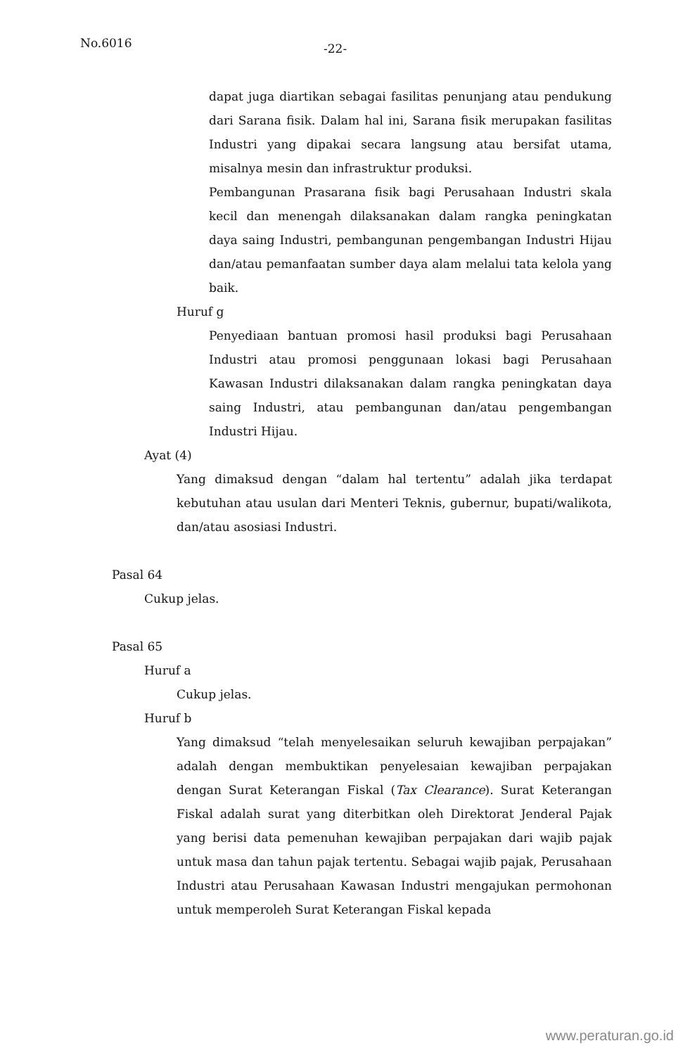No.6016 -22-
dapat juga diartikan sebagai fasilitas penunjang atau pendukung dari Sarana fisik. Dalam hal ini, Sarana fisik merupakan fasilitas Industri yang dipakai secara langsung atau bersifat utama, misalnya mesin dan infrastruktur produksi.
Pembangunan Prasarana fisik bagi Perusahaan Industri skala kecil dan menengah dilaksanakan dalam rangka peningkatan daya saing Industri, pembangunan pengembangan Industri Hijau dan/atau pemanfaatan sumber daya alam melalui tata kelola yang baik.
Huruf g
Penyediaan bantuan promosi hasil produksi bagi Perusahaan Industri atau promosi penggunaan lokasi bagi Perusahaan Kawasan Industri dilaksanakan dalam rangka peningkatan daya saing Industri, atau pembangunan dan/atau pengembangan Industri Hijau.
Ayat (4)
Yang dimaksud dengan “dalam hal tertentu” adalah jika terdapat kebutuhan atau usulan dari Menteri Teknis, gubernur, bupati/walikota, dan/atau asosiasi Industri.
Pasal 64
Cukup jelas.
Pasal 65
Huruf a
Cukup jelas.
Huruf b
Yang dimaksud “telah menyelesaikan seluruh kewajiban perpajakan” adalah dengan membuktikan penyelesaian kewajiban perpajakan dengan Surat Keterangan Fiskal (Tax Clearance). Surat Keterangan Fiskal adalah surat yang diterbitkan oleh Direktorat Jenderal Pajak yang berisi data pemenuhan kewajiban perpajakan dari wajib pajak untuk masa dan tahun pajak tertentu. Sebagai wajib pajak, Perusahaan Industri atau Perusahaan Kawasan Industri mengajukan permohonan untuk memperoleh Surat Keterangan Fiskal kepada
www.peraturan.go.id